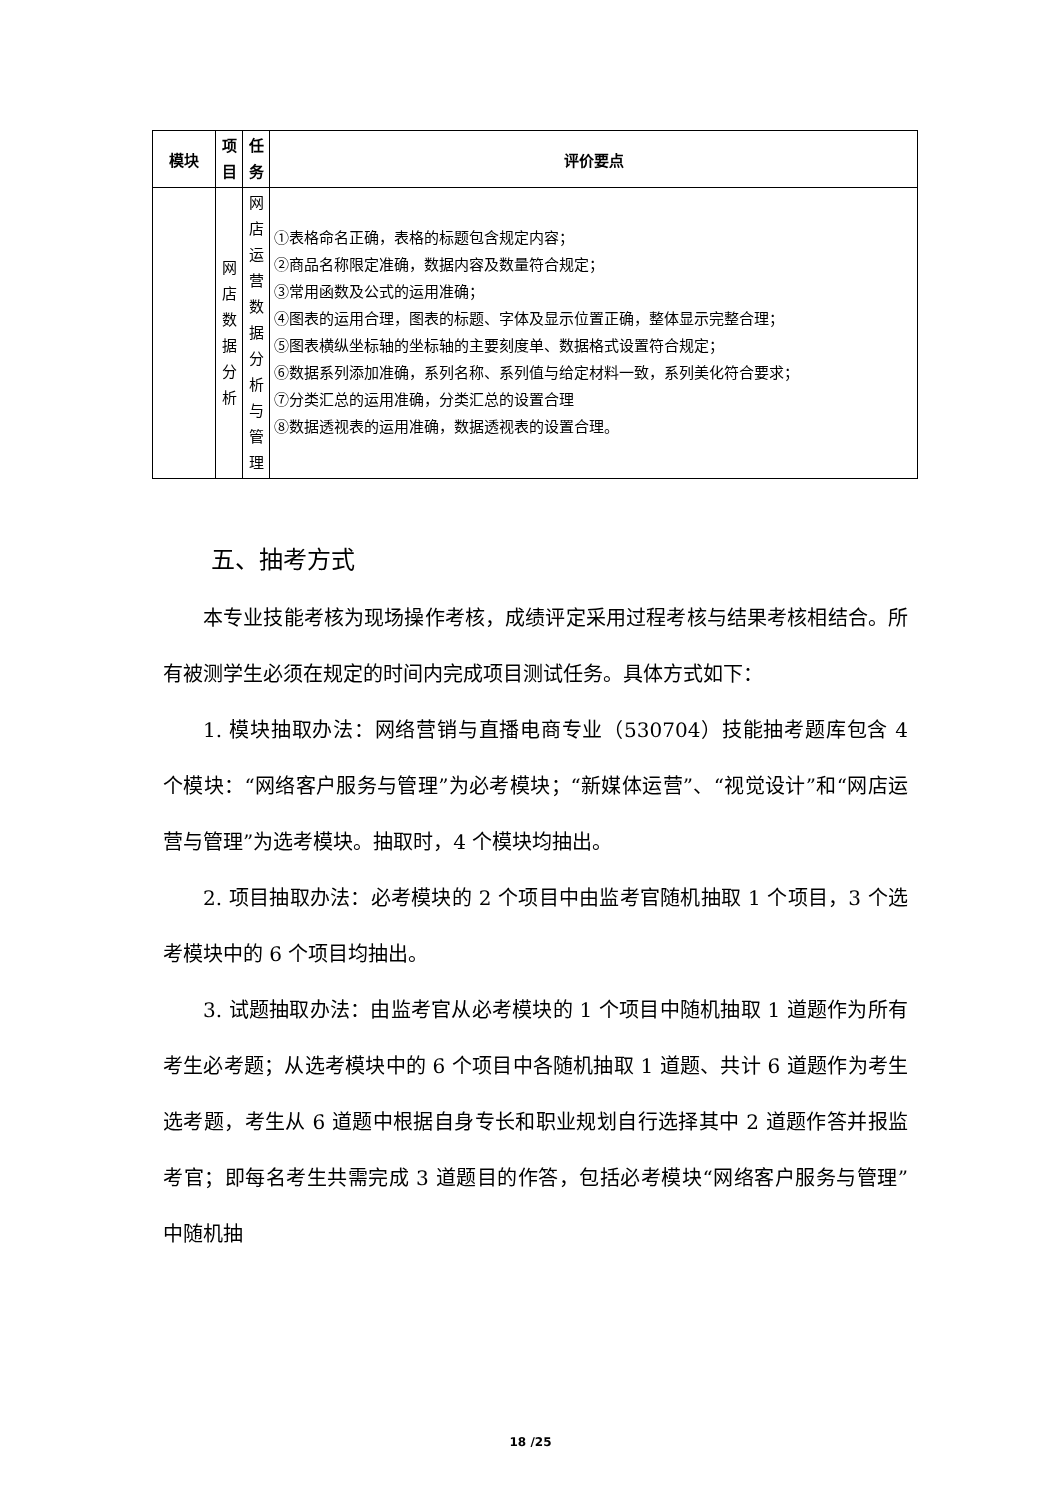| 模块 | 项 目 | 任 务 | 评价要点 |
| --- | --- | --- | --- |
| | 网 店 数 据 分 析 | 网 店 运 营 数 据 分 析 与 管 理 | ①表格命名正确，表格的标题包含规定内容； ②商品名称限定准确，数据内容及数量符合规定； ③常用函数及公式的运用准确； ④图表的运用合理，图表的标题、字体及显示位置正确，整体显示完整合理； ⑤图表横纵坐标轴的坐标轴的主要刻度单、数据格式设置符合规定； ⑥数据系列添加准确，系列名称、系列值与给定材料一致，系列美化符合要求； ⑦分类汇总的运用准确，分类汇总的设置合理 ⑧数据透视表的运用准确，数据透视表的设置合理。 |
五、抽考方式
本专业技能考核为现场操作考核，成绩评定采用过程考核与结果考核相结合。所有被测学生必须在规定的时间内完成项目测试任务。具体方式如下：
1. 模块抽取办法：网络营销与直播电商专业（530704）技能抽考题库包含 4 个模块：“网络客户服务与管理”为必考模块；“新媒体运营”、“视觉设计”和“网店运营与管理”为选考模块。抽取时，4 个模块均抽出。
2. 项目抽取办法：必考模块的 2 个项目中由监考官随机抽取 1 个项目，3 个选考模块中的 6 个项目均抽出。
3. 试题抽取办法：由监考官从必考模块的 1 个项目中随机抽取 1 道题作为所有考生必考题；从选考模块中的 6 个项目中各随机抽取 1 道题、共计 6 道题作为考生选考题，考生从 6 道题中根据自身专长和职业规划自行选择其中 2 道题作答并报监考官；即每名考生共需完成 3 道题目的作答，包括必考模块“网络客户服务与管理”中随机抽
18 /25